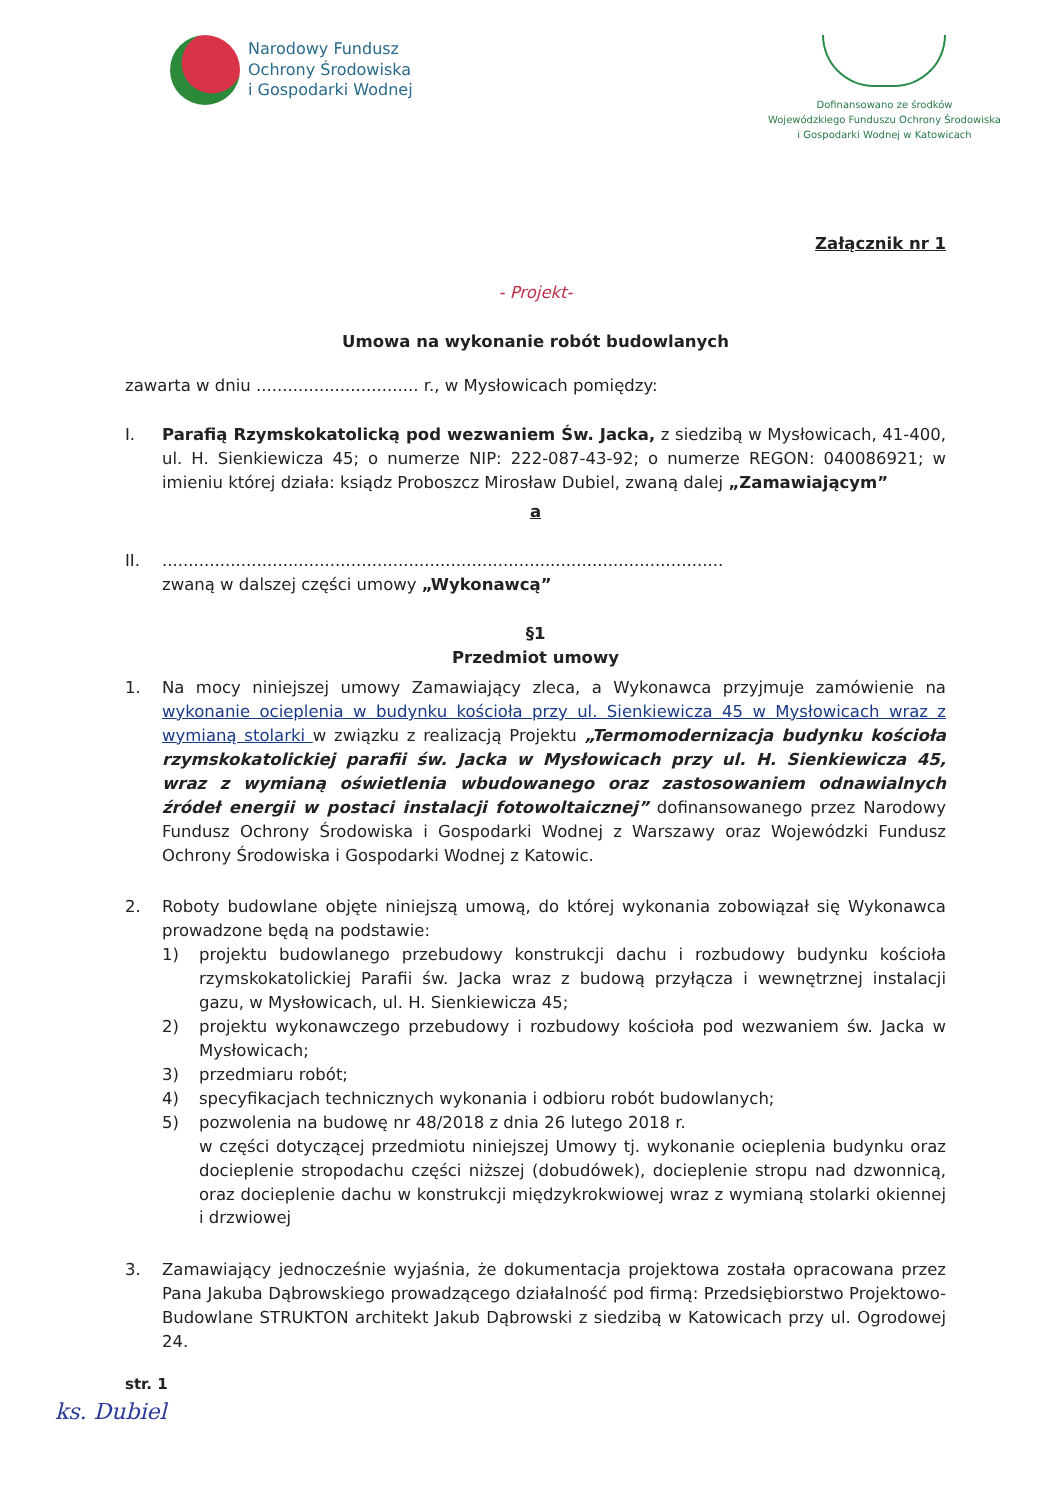Narodowy Fundusz
Ochrony Środowiska
i Gospodarki Wodnej
Dofinansowano ze środków
Wojewódzkiego Funduszu Ochrony Środowiska
i Gospodarki Wodnej w Katowicach
Załącznik nr 1
- Projekt-
Umowa na wykonanie robót budowlanych
zawarta w dniu ............................... r., w Mysłowicach pomiędzy:
I. Parafią Rzymskokatolicką pod wezwaniem Św. Jacka, z siedzibą w Mysłowicach, 41-400, ul. H. Sienkiewicza 45; o numerze NIP: 222-087-43-92; o numerze REGON: 040086921; w imieniu której działa: ksiądz Proboszcz Mirosław Dubiel, zwaną dalej „Zamawiającym”
a
II. ...........................................................................................................
zwaną w dalszej części umowy „Wykonawcą”
§1
Przedmiot umowy
1. Na mocy niniejszej umowy Zamawiający zleca, a Wykonawca przyjmuje zamówienie na wykonanie ocieplenia w budynku kościoła przy ul. Sienkiewicza 45 w Mysłowicach wraz z wymianą stolarki w związku z realizacją Projektu „Termomodernizacja budynku kościoła rzymskokatolickiej parafii św. Jacka w Mysłowicach przy ul. H. Sienkiewicza 45, wraz z wymianą oświetlenia wbudowanego oraz zastosowaniem odnawialnych źródeł energii w postaci instalacji fotowoltaicznej” dofinansowanego przez Narodowy Fundusz Ochrony Środowiska i Gospodarki Wodnej z Warszawy oraz Wojewódzki Fundusz Ochrony Środowiska i Gospodarki Wodnej z Katowic.
2. Roboty budowlane objęte niniejszą umową, do której wykonania zobowiązał się Wykonawca prowadzone będą na podstawie:
1) projektu budowlanego przebudowy konstrukcji dachu i rozbudowy budynku kościoła rzymskokatolickiej Parafii św. Jacka wraz z budową przyłącza i wewnętrznej instalacji gazu, w Mysłowicach, ul. H. Sienkiewicza 45;
2) projektu wykonawczego przebudowy i rozbudowy kościoła pod wezwaniem św. Jacka w Mysłowicach;
3) przedmiaru robót;
4) specyfikacjach technicznych wykonania i odbioru robót budowlanych;
5) pozwolenia na budowę nr 48/2018 z dnia 26 lutego 2018 r.
w części dotyczącej przedmiotu niniejszej Umowy tj. wykonanie ocieplenia budynku oraz docieplenie stropodachu części niższej (dobudówek), docieplenie stropu nad dzwonnicą, oraz docieplenie dachu w konstrukcji międzykrokwiowej wraz z wymianą stolarki okiennej i drzwiowej
3. Zamawiający jednocześnie wyjaśnia, że dokumentacja projektowa została opracowana przez Pana Jakuba Dąbrowskiego prowadzącego działalność pod firmą: Przedsiębiorstwo Projektowo-Budowlane STRUKTON architekt Jakub Dąbrowski z siedzibą w Katowicach przy ul. Ogrodowej 24.
str. 1
ks. Dubiel